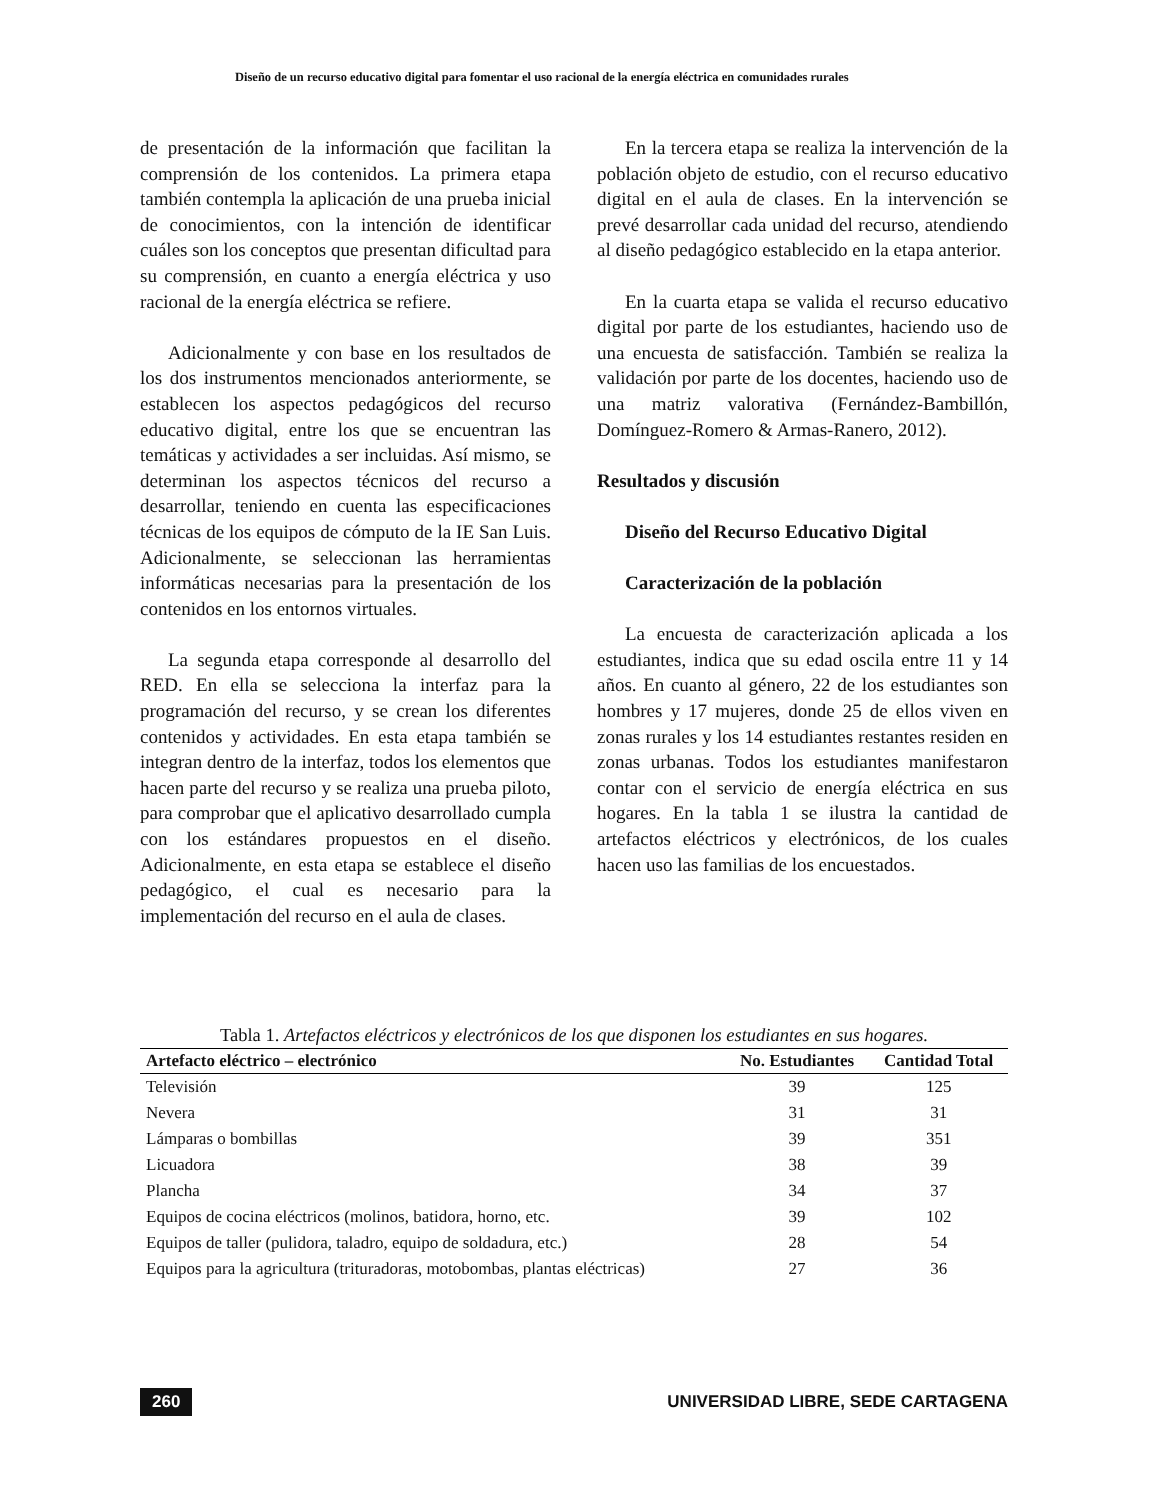Diseño de un recurso educativo digital para fomentar el uso racional de la energía eléctrica en comunidades rurales
de presentación de la información que facilitan la comprensión de los contenidos. La primera etapa también contempla la aplicación de una prueba inicial de conocimientos, con la intención de identificar cuáles son los conceptos que presentan dificultad para su comprensión, en cuanto a energía eléctrica y uso racional de la energía eléctrica se refiere.
Adicionalmente y con base en los resultados de los dos instrumentos mencionados anteriormente, se establecen los aspectos pedagógicos del recurso educativo digital, entre los que se encuentran las temáticas y actividades a ser incluidas. Así mismo, se determinan los aspectos técnicos del recurso a desarrollar, teniendo en cuenta las especificaciones técnicas de los equipos de cómputo de la IE San Luis. Adicionalmente, se seleccionan las herramientas informáticas necesarias para la presentación de los contenidos en los entornos virtuales.
La segunda etapa corresponde al desarrollo del RED. En ella se selecciona la interfaz para la programación del recurso, y se crean los diferentes contenidos y actividades. En esta etapa también se integran dentro de la interfaz, todos los elementos que hacen parte del recurso y se realiza una prueba piloto, para comprobar que el aplicativo desarrollado cumpla con los estándares propuestos en el diseño. Adicionalmente, en esta etapa se establece el diseño pedagógico, el cual es necesario para la implementación del recurso en el aula de clases.
En la tercera etapa se realiza la intervención de la población objeto de estudio, con el recurso educativo digital en el aula de clases. En la intervención se prevé desarrollar cada unidad del recurso, atendiendo al diseño pedagógico establecido en la etapa anterior.
En la cuarta etapa se valida el recurso educativo digital por parte de los estudiantes, haciendo uso de una encuesta de satisfacción. También se realiza la validación por parte de los docentes, haciendo uso de una matriz valorativa (Fernández-Bambillón, Domínguez-Romero & Armas-Ranero, 2012).
Resultados y discusión
Diseño del Recurso Educativo Digital
Caracterización de la población
La encuesta de caracterización aplicada a los estudiantes, indica que su edad oscila entre 11 y 14 años. En cuanto al género, 22 de los estudiantes son hombres y 17 mujeres, donde 25 de ellos viven en zonas rurales y los 14 estudiantes restantes residen en zonas urbanas. Todos los estudiantes manifestaron contar con el servicio de energía eléctrica en sus hogares. En la tabla 1 se ilustra la cantidad de artefactos eléctricos y electrónicos, de los cuales hacen uso las familias de los encuestados.
Tabla 1. Artefactos eléctricos y electrónicos de los que disponen los estudiantes en sus hogares.
| Artefacto eléctrico – electrónico | No. Estudiantes | Cantidad Total |
| --- | --- | --- |
| Televisión | 39 | 125 |
| Nevera | 31 | 31 |
| Lámparas o bombillas | 39 | 351 |
| Licuadora | 38 | 39 |
| Plancha | 34 | 37 |
| Equipos de cocina eléctricos (molinos, batidora, horno, etc. | 39 | 102 |
| Equipos de taller (pulidora, taladro, equipo de soldadura, etc.) | 28 | 54 |
| Equipos para la agricultura (trituradoras, motobombas, plantas eléctricas) | 27 | 36 |
260 UNIVERSIDAD LIBRE, SEDE CARTAGENA